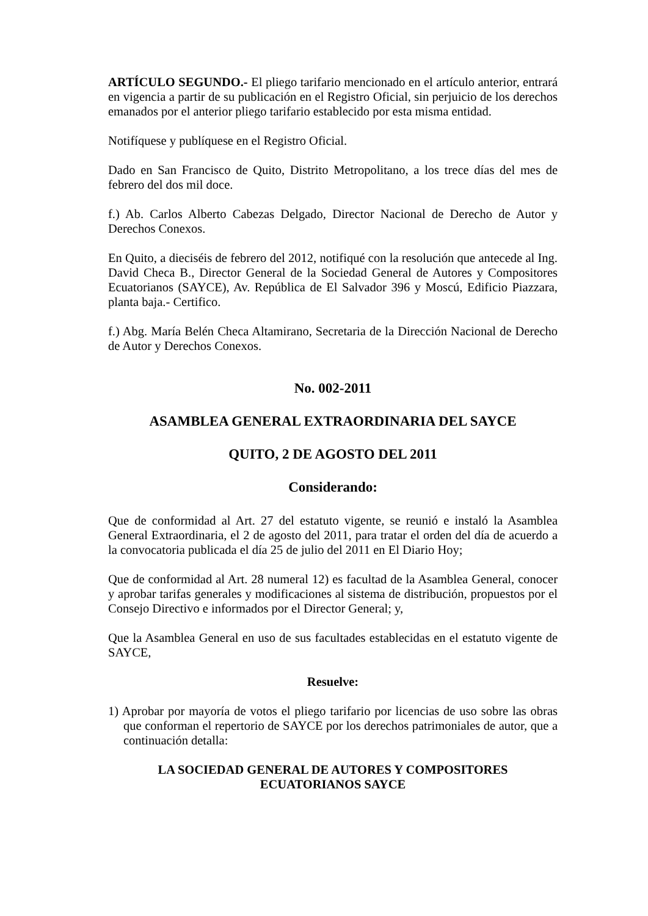ARTÍCULO SEGUNDO.- El pliego tarifario mencionado en el artículo anterior, entrará en vigencia a partir de su publicación en el Registro Oficial, sin perjuicio de los derechos emanados por el anterior pliego tarifario establecido por esta misma entidad.
Notifíquese y publíquese en el Registro Oficial.
Dado en San Francisco de Quito, Distrito Metropolitano, a los trece días del mes de febrero del dos mil doce.
f.) Ab. Carlos Alberto Cabezas Delgado, Director Nacional de Derecho de Autor y Derechos Conexos.
En Quito, a dieciséis de febrero del 2012, notifiqué con la resolución que antecede al Ing. David Checa B., Director General de la Sociedad General de Autores y Compositores Ecuatorianos (SAYCE), Av. República de El Salvador 396 y Moscú, Edificio Piazzara, planta baja.- Certifico.
f.) Abg. María Belén Checa Altamirano, Secretaria de la Dirección Nacional de Derecho de Autor y Derechos Conexos.
No. 002-2011
ASAMBLEA GENERAL EXTRAORDINARIA DEL SAYCE
QUITO, 2 DE AGOSTO DEL 2011
Considerando:
Que de conformidad al Art. 27 del estatuto vigente, se reunió e instaló la Asamblea General Extraordinaria, el 2 de agosto del 2011, para tratar el orden del día de acuerdo a la convocatoria publicada el día 25 de julio del 2011 en El Diario Hoy;
Que de conformidad al Art. 28 numeral 12) es facultad de la Asamblea General, conocer y aprobar tarifas generales y modificaciones al sistema de distribución, propuestos por el Consejo Directivo e informados por el Director General; y,
Que la Asamblea General en uso de sus facultades establecidas en el estatuto vigente de SAYCE,
Resuelve:
1) Aprobar por mayoría de votos el pliego tarifario por licencias de uso sobre las obras que conforman el repertorio de SAYCE por los derechos patrimoniales de autor, que a continuación detalla:
LA SOCIEDAD GENERAL DE AUTORES Y COMPOSITORES
ECUATORIANOS SAYCE